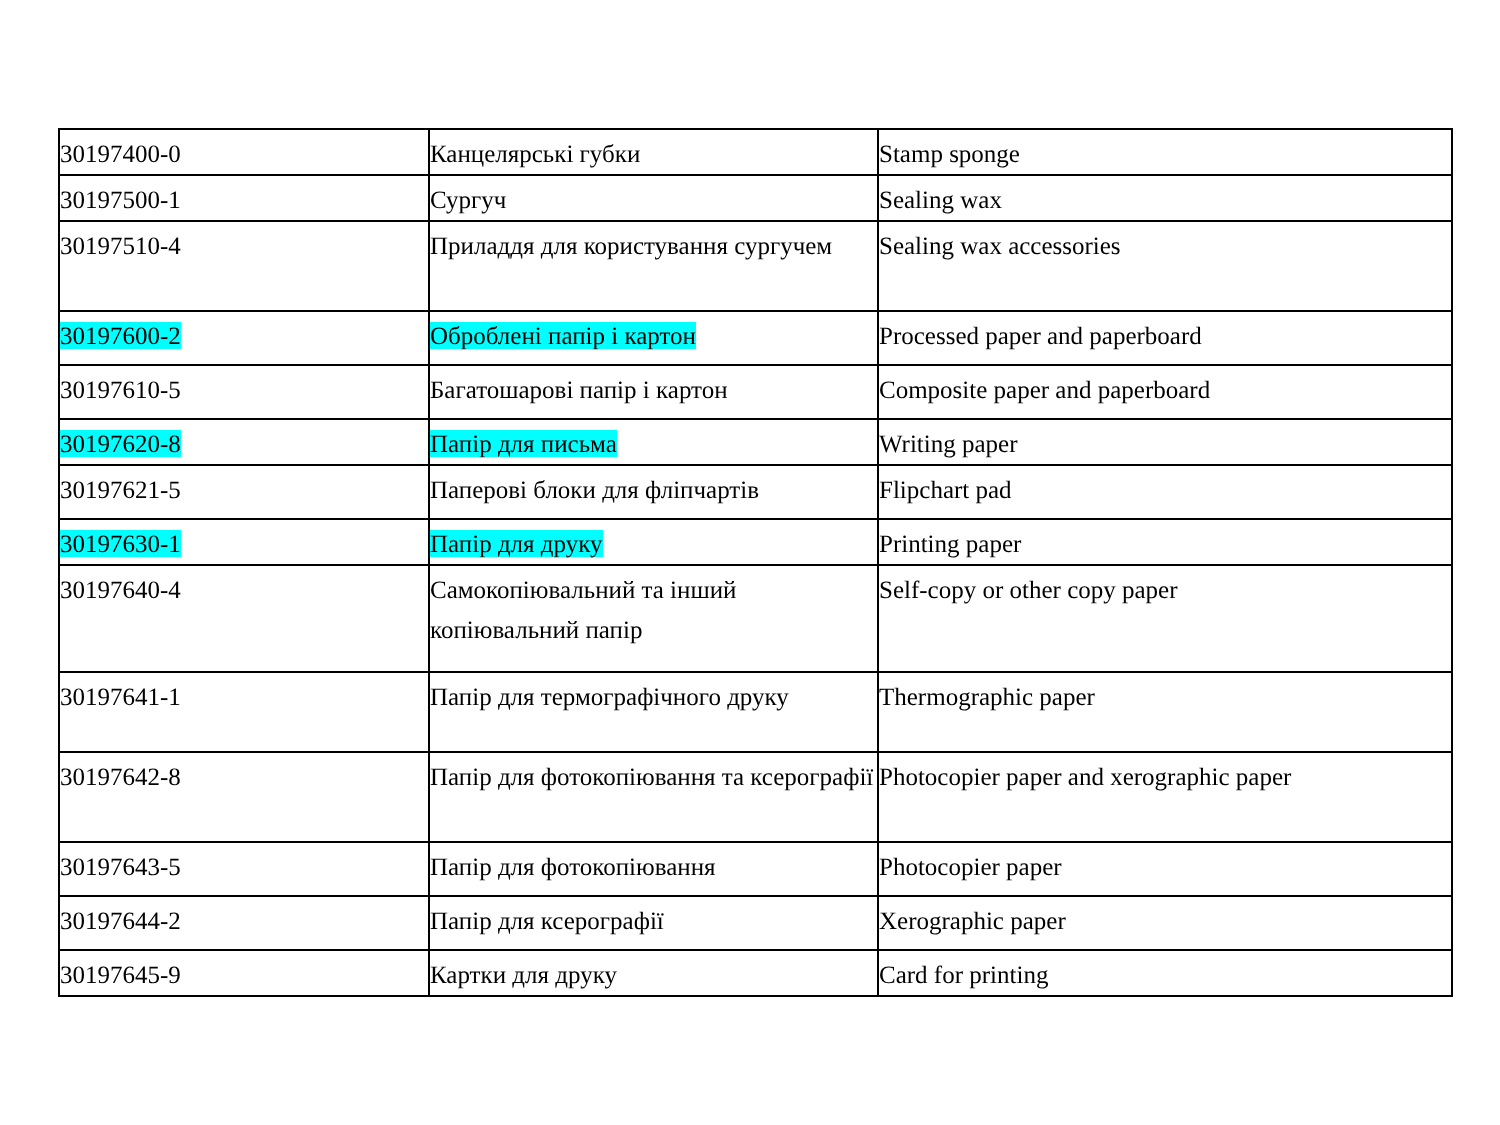| 30197400-0 | Канцелярські губки | Stamp sponge |
| 30197500-1 | Сургуч | Sealing wax |
| 30197510-4 | Приладдя для користування сургучем | Sealing wax accessories |
| 30197600-2 | Оброблені папір і картон | Processed paper and paperboard |
| 30197610-5 | Багатошарові папір і картон | Composite paper and paperboard |
| 30197620-8 | Папір для письма | Writing paper |
| 30197621-5 | Паперові блоки для фліпчартів | Flipchart pad |
| 30197630-1 | Папір для друку | Printing paper |
| 30197640-4 | Самокопіювальний та інший копіювальний папір | Self-copy or other copy paper |
| 30197641-1 | Папір для термографічного друку | Thermographic paper |
| 30197642-8 | Папір для фотокопіювання та ксерографії | Photocopier paper and xerographic paper |
| 30197643-5 | Папір для фотокопіювання | Photocopier paper |
| 30197644-2 | Папір для ксерографії | Xerographic paper |
| 30197645-9 | Картки для друку | Card for printing |